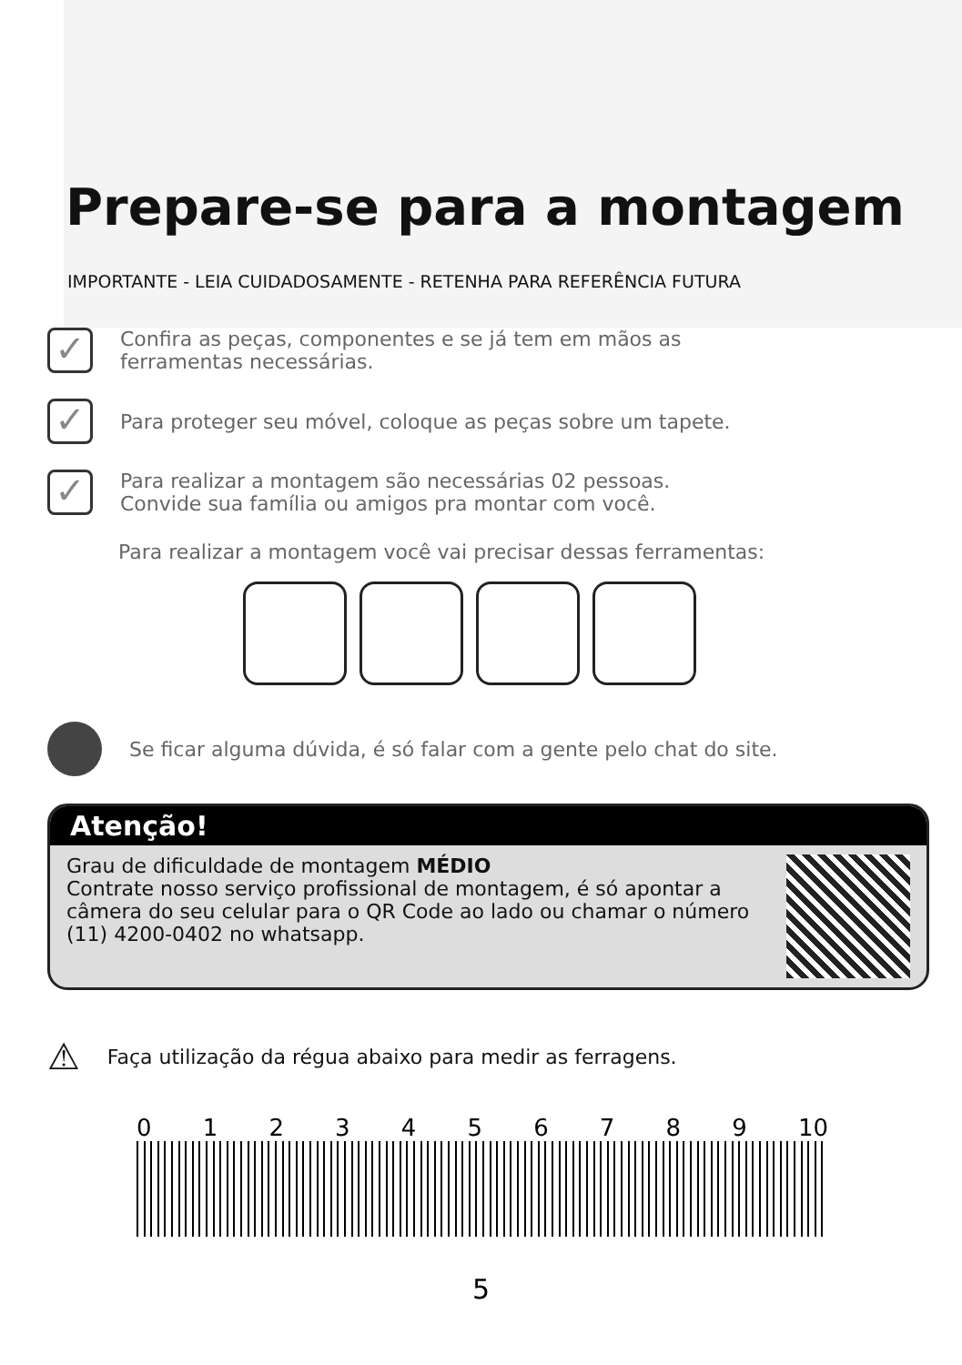Prepare-se para a montagem
IMPORTANTE - LEIA CUIDADOSAMENTE - RETENHA PARA REFERÊNCIA FUTURA
✓
Confira as peças, componentes e se já tem em mãos as
ferramentas necessárias.
✓
Para proteger seu móvel, coloque as peças sobre um tapete.
✓
Para realizar a montagem são necessárias 02 pessoas.
Convide sua família ou amigos pra montar com você.
Para realizar a montagem você vai precisar dessas ferramentas:
Se ficar alguma dúvida, é só falar com a gente pelo chat do site.
Atenção!
Grau de dificuldade de montagem MÉDIO
Contrate nosso serviço profissional de montagem, é só apontar a câmera do seu celular para o QR Code ao lado ou chamar o número (11) 4200-0402 no whatsapp.
⚠
Faça utilização da régua abaixo para medir as ferragens.
0 1 2 3 4 5 6 7 8 9 10
5